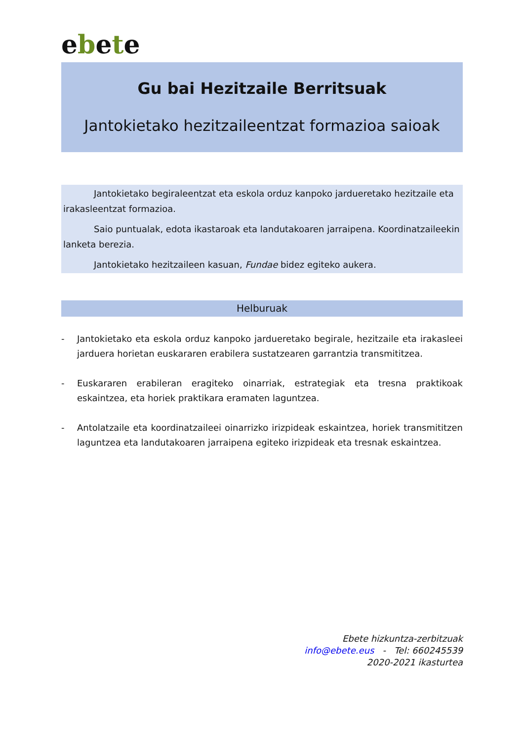ebete
Gu bai Hezitzaile Berritsuak
Jantokietako hezitzaileentzat formazioa saioak
Jantokietako begiraleentzat eta eskola orduz kanpoko jardueretako hezitzaile eta irakasleentzat formazioa.
Saio puntualak, edota ikastaroak eta landutakoaren jarraipena. Koordinatzaileekin lanketa berezia.
Jantokietako hezitzaileen kasuan, Fundae bidez egiteko aukera.
Helburuak
- Jantokietako eta eskola orduz kanpoko jardueretako begirale, hezitzaile eta irakasleei jarduera horietan euskararen erabilera sustatzearen garrantzia transmititzea.
- Euskararen erabileran eragiteko oinarriak, estrategiak eta tresna praktikoak eskaintzea, eta horiek praktikara eramaten laguntzea.
- Antolatzaile eta koordinatzaileei oinarrizko irizpideak eskaintzea, horiek transmititzen laguntzea eta landutakoaren jarraipena egiteko irizpideak eta tresnak eskaintzea.
Ebete hizkuntza-zerbitzuak
info@ebete.eus - Tel: 660245539
2020-2021 ikasturtea